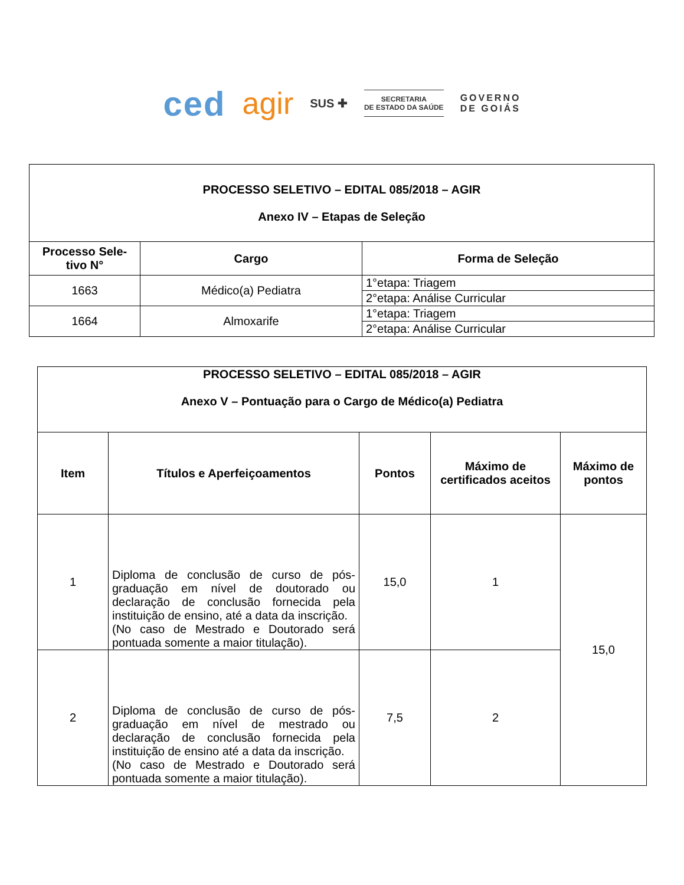ced agir SUS ✚
SECRETARIA
DE ESTADO DA SAÚDE
GOVERNO
DE GOIÁS
| PROCESSO SELETIVO – EDITAL 085/2018 – AGIR Anexo IV – Etapas de Seleção | | |
| --- | --- | --- |
| Processo Sele- tivo N° | Cargo | Forma de Seleção |
| 1663 | Médico(a) Pediatra | 1°etapa: Triagem |
| | | 2°etapa: Análise Curricular |
| 1664 | Almoxarife | 1°etapa: Triagem |
| | | 2°etapa: Análise Curricular |
| PROCESSO SELETIVO – EDITAL 085/2018 – AGIR Anexo V – Pontuação para o Cargo de Médico(a) Pediatra | | | | |
| --- | --- | --- | --- | --- |
| Item | Títulos e Aperfeiçoamentos | Pontos | Máximo de certificados aceitos | Máximo de pontos |
| 1 | Diploma de conclusão de curso de pós-graduação em nível de doutorado ou declaração de conclusão fornecida pela instituição de ensino, até a data da inscrição. (No caso de Mestrado e Doutorado será pontuada somente a maior titulação). | 15,0 | 1 | 15,0 |
| 2 | Diploma de conclusão de curso de pós-graduação em nível de mestrado ou declaração de conclusão fornecida pela instituição de ensino até a data da inscrição. (No caso de Mestrado e Doutorado será pontuada somente a maior titulação). | 7,5 | 2 | |